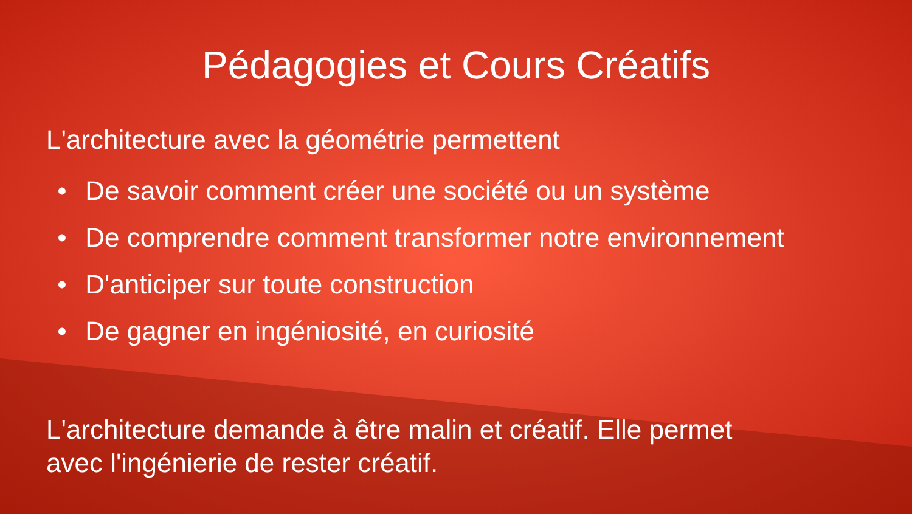Pédagogies et Cours Créatifs
L'architecture avec la géométrie permettent
• De savoir comment créer une société ou un système
• De comprendre comment transformer notre environnement
• D'anticiper sur toute construction
• De gagner en ingéniosité, en curiosité
L'architecture demande à être malin et créatif. Elle permet
avec l'ingénierie de rester créatif.